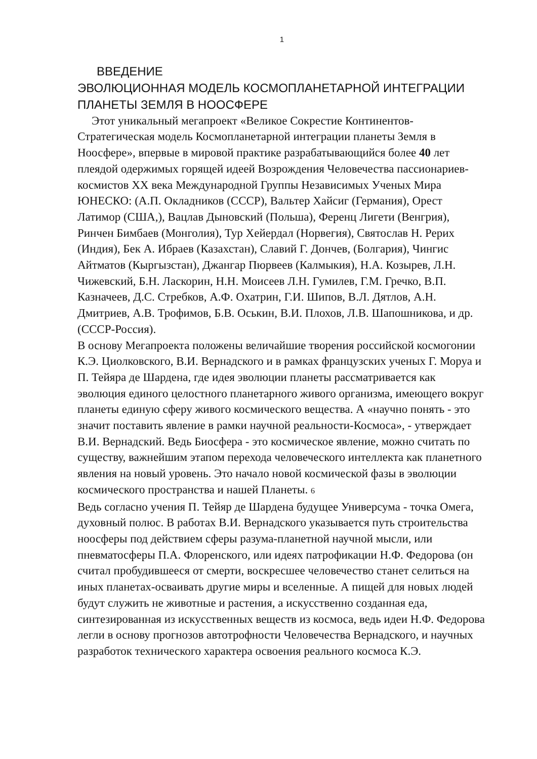1
ВВЕДЕНИЕ
ЭВОЛЮЦИОННАЯ МОДЕЛЬ КОСМОПЛАНЕТАРНОЙ ИНТЕГРАЦИИ ПЛАНЕТЫ ЗЕМЛЯ В НООСФЕРЕ
Этот уникальный мегапроект «Великое Сокрестие Континентов-Стратегическая модель Космопланетарной интеграции планеты Земля в Ноосфере», впервые в мировой практике разрабатывающийся более 40 лет плеядой одержимых горящей идеей Возрождения Человечества пассионариев-космистов XX века Международной Группы Независимых Ученых Мира ЮНЕСКО: (А.П. Окладников (СССР), Вальтер Хайсиг (Германия), Орест Латимор (США,), Вацлав Дыновский (Польша), Ференц Лигети (Венгрия), Ринчен Бимбаев (Монголия), Тур Хейердал (Норвегия), Святослав Н. Рерих (Индия), Бек А. Ибраев (Казахстан), Славий Г. Дончев, (Болгария), Чингис Айтматов (Кыргызстан), Джангар Пюрвеев (Калмыкия), Н.А. Козырев, Л.Н. Чижевский, Б.Н. Ласкорин, Н.Н. Моисеев Л.Н. Гумилев, Г.М. Гречко, В.П. Казначеев, Д.С. Стребков, А.Ф. Охатрин, Г.И. Шипов, В.Л. Дятлов, А.Н. Дмитриев, А.В. Трофимов, Б.В. Оськин, В.И. Плохов, Л.В. Шапошникова, и др. (СССР-Россия).
В основу Мегапроекта положены величайшие творения российской космогонии К.Э. Циолковского, В.И. Вернадского и в рамках французских ученых Г. Моруа и П. Тейяра де Шардена, где идея эволюции планеты рассматривается как эволюция единого целостного планетарного живого организма, имеющего вокруг планеты единую сферу живого космического вещества. А «научно понять - это значит поставить явление в рамки научной реальности-Космоса», - утверждает В.И. Вернадский. Ведь Биосфера - это космическое явление, можно считать по существу, важнейшим этапом перехода человеческого интеллекта как планетного явления на новый уровень. Это начало новой космической фазы в эволюции космического пространства и нашей Планеты. 6
Ведь согласно учения П. Тейяр де Шардена будущее Универсума - точка Омега, духовный полюс. В работах В.И. Вернадского указывается путь строительства ноосферы под действием сферы разума-планетной научной мысли, или пневматосферы П.А. Флоренского, или идеях патрофикации Н.Ф. Федорова (он считал пробудившееся от смерти, воскресшее человечество станет селиться на иных планетах-осваивать другие миры и вселенные. А пищей для новых людей будут служить не животные и растения, а искусственно созданная еда, синтезированная из искусственных веществ из космоса, ведь идеи Н.Ф. Федорова легли в основу прогнозов автотрофности Человечества Вернадского, и научных разработок технического характера освоения реального космоса К.Э.